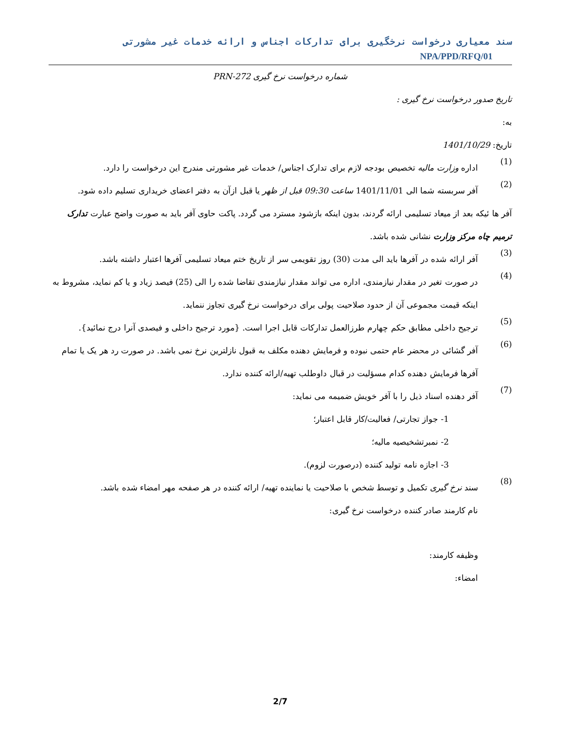سند معیاری درخواست نرخگیری برای تدارکات اجناس و ارائه خدمات غیر مشورتی NPA/PPD/RFQ/01
شماره درخواست نرخ گیری PRN-272
تاریخ صدور درخواست نرخ گیری :
به:
تاریخ: 1401/10/29
(1)
اداره وزارت مالیه تخصیص بودجه لازم برای تدارک اجناس/ خدمات غیر مشورتی مندرج این درخواست را دارد.
(2)
آفر سربسته شما الی 1401/11/01 ساعت 09:30 قبل از ظهر یا قبل ازآن به دفتر اعضای خریداری تسلیم داده شود.
آفر ها ئیکه بعد از میعاد تسلیمی ارائه گردند، بدون اینکه بازشود مسترد می گردد. پاکت حاوی آفر باید به صورت واضح عبارت تدارک ترمیم چاه مرکز وزارت نشانی شده باشد.
(3)
آفر ارائه شده در آفرها باید الی مدت (30) روز تقویمی سر از تاریخ ختم میعاد تسلیمی آفرها اعتبار داشته باشد.
(4)
در صورت تغیر در مقدار نیازمندی، اداره می تواند مقدار نیازمندی تقاضا شده را الی (25) فیصد زیاد و یا کم نماید، مشروط به اینکه قیمت مجموعی آن از حدود صلاحیت پولی برای درخواست نرخ گیری تجاوز ننماید.
(5)
ترجیح داخلی مطابق حکم چهارم طرزالعمل تدارکات قابل اجرا است. {مورد ترجیح داخلی و فیصدی آنرا درج نمائید}.
(6)
آفر گشائی در محضر عام حتمی نبوده و فرمایش دهنده مکلف به قبول نازلترین نرخ نمی باشد. در صورت رد هر یک یا تمام آفرها فرمایش دهنده کدام مسؤلیت در قبال داوطلب تهیه/ارائه کننده ندارد.
(7)
آفر دهنده اسناد ذیل را با آفر خویش ضمیمه می نماید:
1- جواز تجارتی/ فعالیت/کار قابل اعتبار؛
2- نمبرتشخیصیه مالیه؛
3- اجازه نامه تولید کننده (درصورت لزوم).
(8)
سند نرخ گیری تکمیل و توسط شخص با صلاحیت یا نماینده تهیه/ ارائه کننده در هر صفحه مهر امضاء شده باشد.
نام کارمند صادر کننده درخواست نرخ گیری:
وظیفه کارمند:
امضاء:
2/7